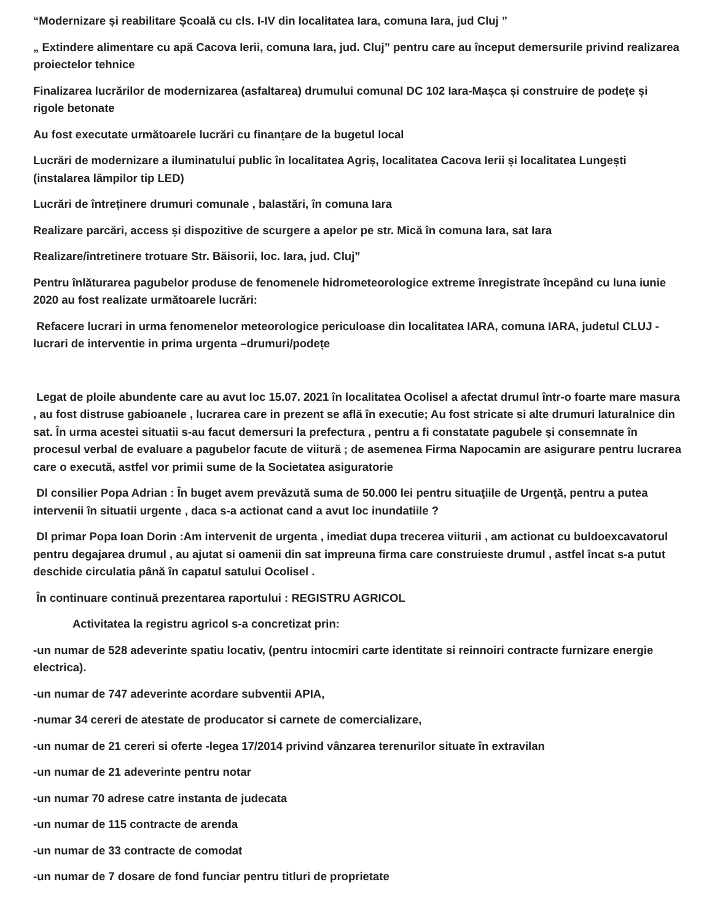“Modernizare și reabilitare Școală cu cls. I-IV din localitatea Iara, comuna Iara, jud Cluj ”
„ Extindere alimentare cu apă Cacova Ierii, comuna Iara, jud. Cluj” pentru care au început demersurile privind realizarea proiectelor tehnice
Finalizarea lucrărilor de modernizarea (asfaltarea) drumului comunal DC 102 Iara-Mașca și construire de podețe și rigole betonate
Au fost executate următoarele lucrări cu finanțare de la bugetul local
Lucrări de modernizare a iluminatului public în localitatea Agriș, localitatea Cacova Ierii și localitatea Lungești (instalarea lămpilor tip LED)
Lucrări de întreținere drumuri comunale , balastări, în comuna Iara
Realizare parcări, access și dispozitive de scurgere a apelor pe str. Mică în comuna Iara, sat Iara
Realizare/întretinere trotuare Str. Băisorii, loc. Iara, jud. Cluj”
Pentru înlăturarea pagubelor produse de fenomenele hidrometeorologice extreme înregistrate începând cu luna iunie 2020 au fost realizate următoarele lucrări:
Refacere lucrari in urma fenomenelor meteorologice periculoase din localitatea IARA, comuna IARA, judetul CLUJ - lucrari de interventie in prima urgenta –drumuri/podețe
Legat de ploile abundente care au avut loc 15.07. 2021 în localitatea Ocolisel a afectat drumul într-o foarte mare masura , au fost distruse gabioanele , lucrarea care in prezent se află în executie; Au fost stricate si alte drumuri laturalnice din sat. În urma acestei situatii s-au facut demersuri la prefectura , pentru a fi constatate pagubele şi consemnate în procesul verbal de evaluare a pagubelor facute de viitură ; de asemenea Firma Napocamin are asigurare pentru lucrarea care o execută, astfel vor primii sume de la Societatea asiguratorie
Dl consilier Popa Adrian : În buget avem prevăzută suma de 50.000 lei pentru situaţiile de Urgenţă, pentru a putea intervenii în situatii urgente , daca s-a actionat cand a avut loc inundatiile ?
Dl primar Popa Ioan Dorin :Am intervenit de urgenta , imediat dupa trecerea viiturii , am actionat cu buldoexcavatorul pentru degajarea drumul , au ajutat si oamenii din sat impreuna firma care construieste drumul , astfel încat s-a putut deschide circulatia până în capatul satului Ocolisel .
În continuare continuă prezentarea raportului : REGISTRU AGRICOL
Activitatea la registru agricol s-a concretizat prin:
-un numar de 528 adeverinte spatiu locativ, (pentru intocmiri carte identitate si reinnoiri contracte furnizare energie electrica).
-un numar de 747 adeverinte acordare subventii APIA,
-numar 34 cereri de atestate de producator si carnete de comercializare,
-un numar de 21 cereri si oferte -legea 17/2014 privind vânzarea terenurilor situate în extravilan
-un numar de 21 adeverinte pentru notar
-un numar 70 adrese catre instanta de judecata
-un numar de 115 contracte de arenda
-un numar de 33 contracte de comodat
-un numar de 7 dosare de fond funciar pentru titluri de proprietate